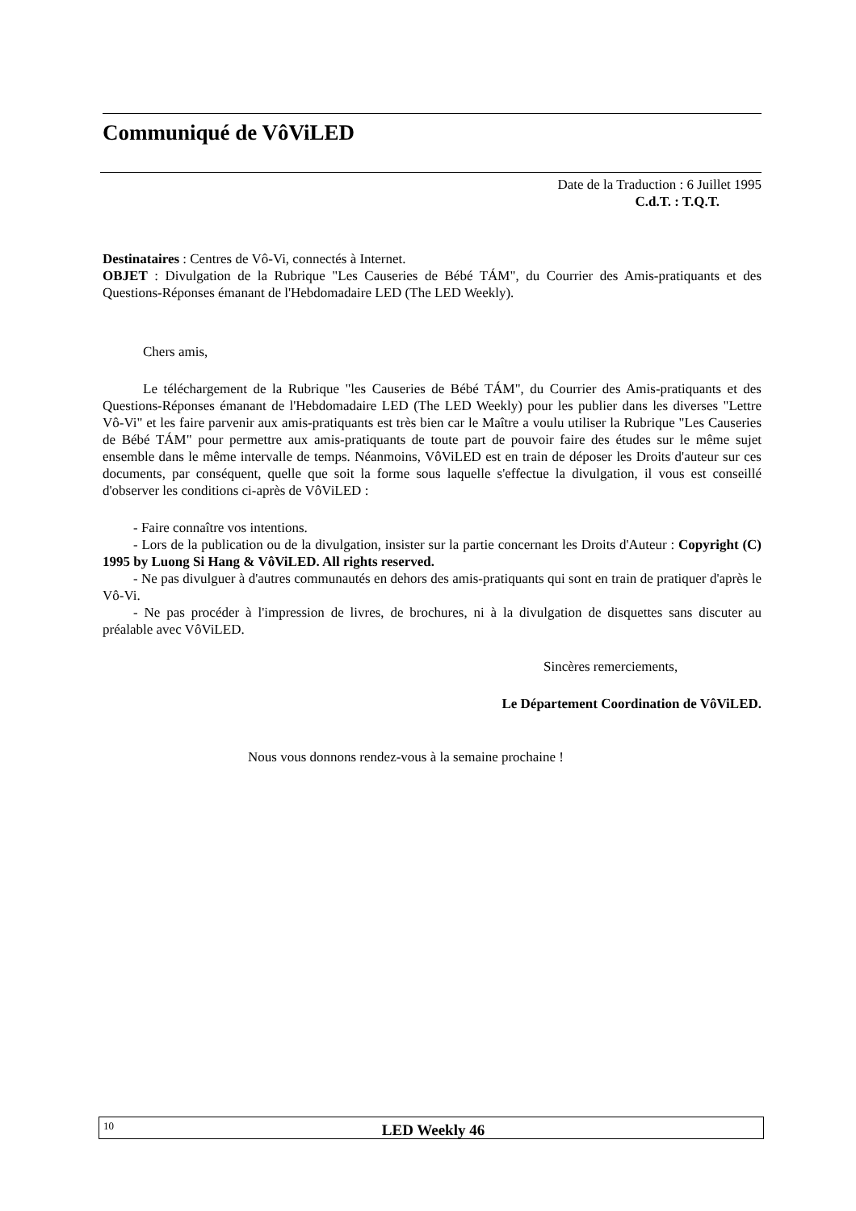Communiqué de VôViLED
Date de la Traduction : 6 Juillet 1995
C.d.T. : T.Q.T.
Destinataires : Centres de Vô-Vi, connectés à Internet.
OBJET : Divulgation de la Rubrique "Les Causeries de Bébé TÁM", du Courrier des Amis-pratiquants et des Questions-Réponses émanant de l'Hebdomadaire LED (The LED Weekly).
Chers amis,
Le téléchargement de la Rubrique "les Causeries de Bébé TÁM", du Courrier des Amis-pratiquants et des Questions-Réponses émanant de l'Hebdomadaire LED (The LED Weekly) pour les publier dans les diverses "Lettre Vô-Vi" et les faire parvenir aux amis-pratiquants est très bien car le Maître a voulu utiliser la Rubrique "Les Causeries de Bébé TÁM" pour permettre aux amis-pratiquants de toute part de pouvoir faire des études sur le même sujet ensemble dans le même intervalle de temps. Néanmoins, VôViLED est en train de déposer les Droits d'auteur sur ces documents, par conséquent, quelle que soit la forme sous laquelle s'effectue la divulgation, il vous est conseillé d'observer les conditions ci-après de VôViLED :
- Faire connaître vos intentions.
- Lors de la publication ou de la divulgation, insister sur la partie concernant les Droits d'Auteur : Copyright (C) 1995 by Luong Si Hang & VôViLED. All rights reserved.
- Ne pas divulguer à d'autres communautés en dehors des amis-pratiquants qui sont en train de pratiquer d'après le Vô-Vi.
- Ne pas procéder à l'impression de livres, de brochures, ni à la divulgation de disquettes sans discuter au préalable avec VôViLED.
Sincères remerciements,
Le Département Coordination de VôViLED.
Nous vous donnons rendez-vous à la semaine prochaine !
10 LED Weekly 46